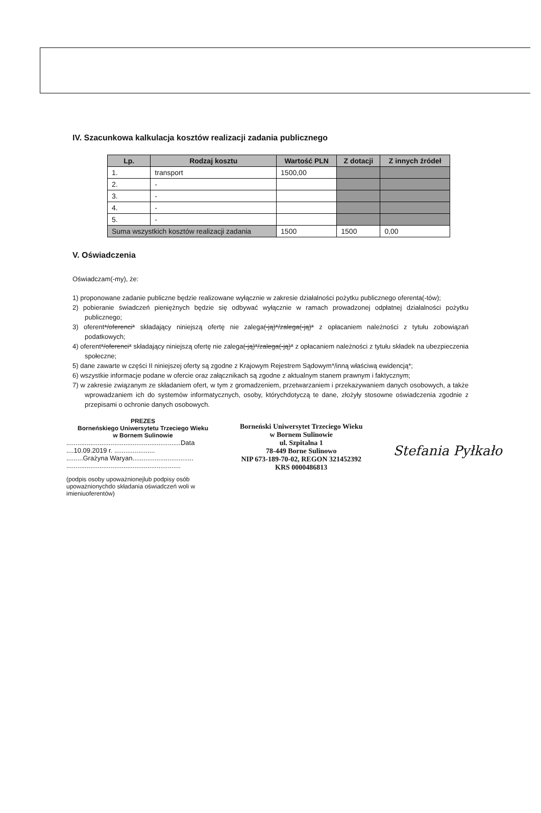IV. Szacunkowa kalkulacja kosztów realizacji zadania publicznego
| Lp. | Rodzaj kosztu | Wartość PLN | Z dotacji | Z innych źródeł |
| --- | --- | --- | --- | --- |
| 1. | transport | 1500,00 | | |
| 2. | - | | | |
| 3. | - | | | |
| 4. | - | | | |
| 5. | - | | | |
| Suma wszystkich kosztów realizacji zadania | | 1500 | 1500 | 0,00 |
V. Oświadczenia
Oświadczam(-my), że:
1) proponowane zadanie publiczne będzie realizowane wyłącznie w zakresie działalności pożytku publicznego oferenta(-tów);
2) pobieranie świadczeń pieniężnych będzie się odbywać wyłącznie w ramach prowadzonej odpłatnej działalności pożytku publicznego;
3) oferent*/oferenci* składający niniejszą ofertę nie zalega(-ją)*/zalega(-ją)* z opłacaniem należności z tytułu zobowiązań podatkowych;
4) oferent*/oferenci* składający niniejszą ofertę nie zalega(-ją)*/zalega(-ją)* z opłacaniem należności z tytułu składek na ubezpieczenia społeczne;
5) dane zawarte w części II niniejszej oferty są zgodne z Krajowym Rejestrem Sądowym*/inną właściwą ewidencją*;
6) wszystkie informacje podane w ofercie oraz załącznikach są zgodne z aktualnym stanem prawnym i faktycznym;
7) w zakresie związanym ze składaniem ofert, w tym z gromadzeniem, przetwarzaniem i przekazywaniem danych osobowych, a także wprowadzaniem ich do systemów informatycznych, osoby, którychdotyczą te dane, złożyły stosowne oświadczenia zgodnie z przepisami o ochronie danych osobowych.
PREZES
Borneńskiego Uniwersytetu Trzeciego Wieku
w Bornem Sulinowie
..............................................................Data ....10.09.2019 r. ......................
.........Grażyna Waryan.................................
..............................................................
(podpis osoby upoważnionejlub podpisy osób upoważnionychdo składania oświadczeń woli w imieniuoferentów)
Borneński Uniwersytet Trzeciego Wieku
w Bornem Sulinowie
ul. Szpitalna 1
78-449 Borne Sulinowo
NIP 673-189-70-02, REGON 321452392
KRS 0000486813
Stefania Pyłkało